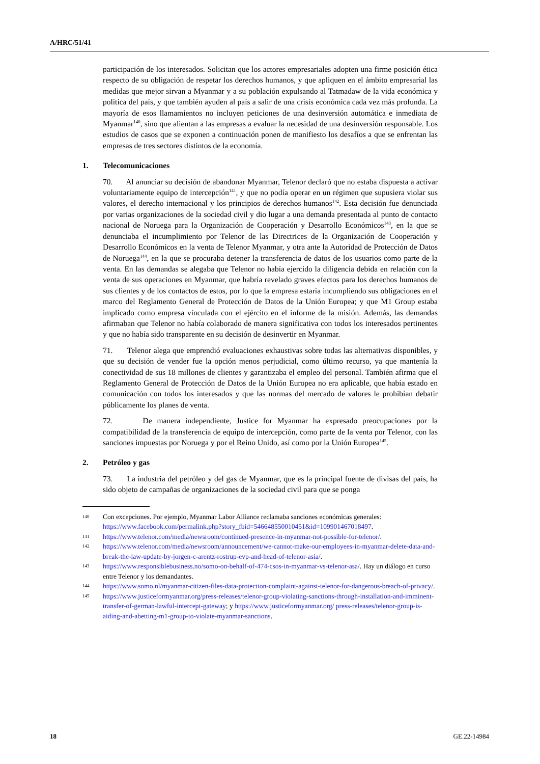A/HRC/51/41
participación de los interesados. Solicitan que los actores empresariales adopten una firme posición ética respecto de su obligación de respetar los derechos humanos, y que apliquen en el ámbito empresarial las medidas que mejor sirvan a Myanmar y a su población expulsando al Tatmadaw de la vida económica y política del país, y que también ayuden al país a salir de una crisis económica cada vez más profunda. La mayoría de esos llamamientos no incluyen peticiones de una desinversión automática e inmediata de Myanmar<sup>140</sup>, sino que alientan a las empresas a evaluar la necesidad de una desinversión responsable. Los estudios de casos que se exponen a continuación ponen de manifiesto los desafíos a que se enfrentan las empresas de tres sectores distintos de la economía.
1. Telecomunicaciones
70. Al anunciar su decisión de abandonar Myanmar, Telenor declaró que no estaba dispuesta a activar voluntariamente equipo de intercepción<sup>141</sup>, y que no podía operar en un régimen que supusiera violar sus valores, el derecho internacional y los principios de derechos humanos<sup>142</sup>. Esta decisión fue denunciada por varias organizaciones de la sociedad civil y dio lugar a una demanda presentada al punto de contacto nacional de Noruega para la Organización de Cooperación y Desarrollo Económicos<sup>143</sup>, en la que se denunciaba el incumplimiento por Telenor de las Directrices de la Organización de Cooperación y Desarrollo Económicos en la venta de Telenor Myanmar, y otra ante la Autoridad de Protección de Datos de Noruega<sup>144</sup>, en la que se procuraba detener la transferencia de datos de los usuarios como parte de la venta. En las demandas se alegaba que Telenor no había ejercido la diligencia debida en relación con la venta de sus operaciones en Myanmar, que habría revelado graves efectos para los derechos humanos de sus clientes y de los contactos de estos, por lo que la empresa estaría incumpliendo sus obligaciones en el marco del Reglamento General de Protección de Datos de la Unión Europea; y que M1 Group estaba implicado como empresa vinculada con el ejército en el informe de la misión. Además, las demandas afirmaban que Telenor no había colaborado de manera significativa con todos los interesados pertinentes y que no había sido transparente en su decisión de desinvertir en Myanmar.
71. Telenor alega que emprendió evaluaciones exhaustivas sobre todas las alternativas disponibles, y que su decisión de vender fue la opción menos perjudicial, como último recurso, ya que mantenía la conectividad de sus 18 millones de clientes y garantizaba el empleo del personal. También afirma que el Reglamento General de Protección de Datos de la Unión Europea no era aplicable, que había estado en comunicación con todos los interesados y que las normas del mercado de valores le prohibían debatir públicamente los planes de venta.
72. De manera independiente, Justice for Myanmar ha expresado preocupaciones por la compatibilidad de la transferencia de equipo de intercepción, como parte de la venta por Telenor, con las sanciones impuestas por Noruega y por el Reino Unido, así como por la Unión Europea<sup>145</sup>.
2. Petróleo y gas
73. La industria del petróleo y del gas de Myanmar, que es la principal fuente de divisas del país, ha sido objeto de campañas de organizaciones de la sociedad civil para que se ponga
140 Con excepciones. Por ejemplo, Myanmar Labor Alliance reclamaba sanciones económicas generales: https://www.facebook.com/permalink.php?story_fbid=546648550010451&id=109901467018497.
141 https://www.telenor.com/media/newsroom/continued-presence-in-myanmar-not-possible-for-telenor/.
142 https://www.telenor.com/media/newsroom/announcement/we-cannot-make-our-employees-in-myanmar-delete-data-and-break-the-law-update-by-jorgen-c-arentz-rostrup-evp-and-head-of-telenor-asia/.
143 https://www.responsiblebusiness.no/somo-on-behalf-of-474-csos-in-myanmar-vs-telenor-asa/. Hay un diálogo en curso entre Telenor y los demandantes.
144 https://www.somo.nl/myanmar-citizen-files-data-protection-complaint-against-telenor-for-dangerous-breach-of-privacy/.
145 https://www.justiceformyanmar.org/press-releases/telenor-group-violating-sanctions-through-installation-and-imminent-transfer-of-german-lawful-intercept-gateway; y https://www.justiceformyanmar.org/ press-releases/telenor-group-is-aiding-and-abetting-m1-group-to-violate-myanmar-sanctions.
18 GE.22-14984